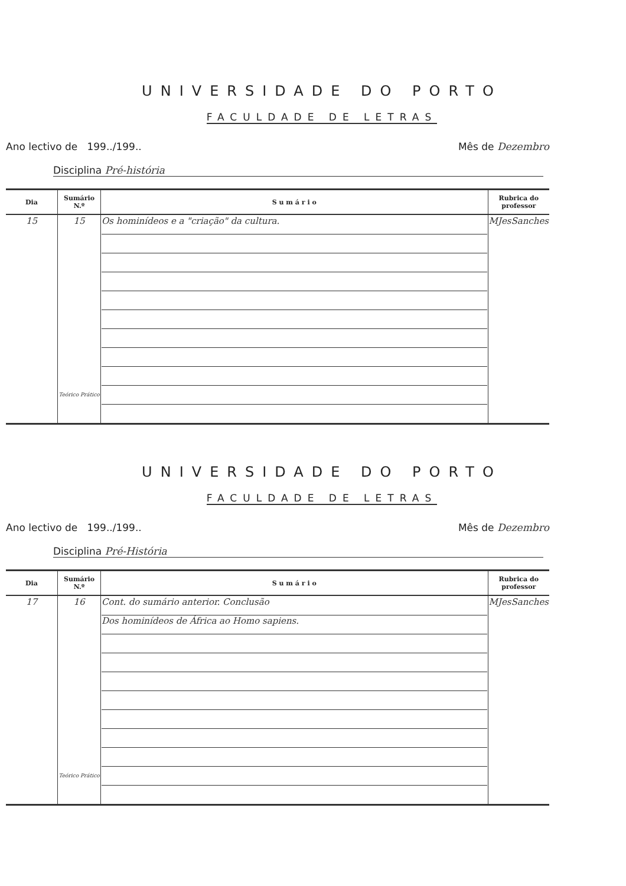UNIVERSIDADE DO PORTO
FACULDADE DE LETRAS
Ano lectivo de 199../199.. Mês de Dezembro
Disciplina Pré-história
| Dia | Sumário N.º | S u m á r i o | Rubrica do professor |
| --- | --- | --- | --- |
| 15 | 15 Teórico Prático | Os hominídeos e a "criação" da cultura. | MJesSanches |
UNIVERSIDADE DO PORTO
FACULDADE DE LETRAS
Ano lectivo de 199../199.. Mês de Dezembro
Disciplina Pré-História
| Dia | Sumário N.º | S u m á r i o | Rubrica do professor |
| --- | --- | --- | --- |
| 17 | 16 Teórico Prático | Cont. do sumário anterior. Conclusão Dos hominídeos de África ao Homo sapiens. | MJesSanches |